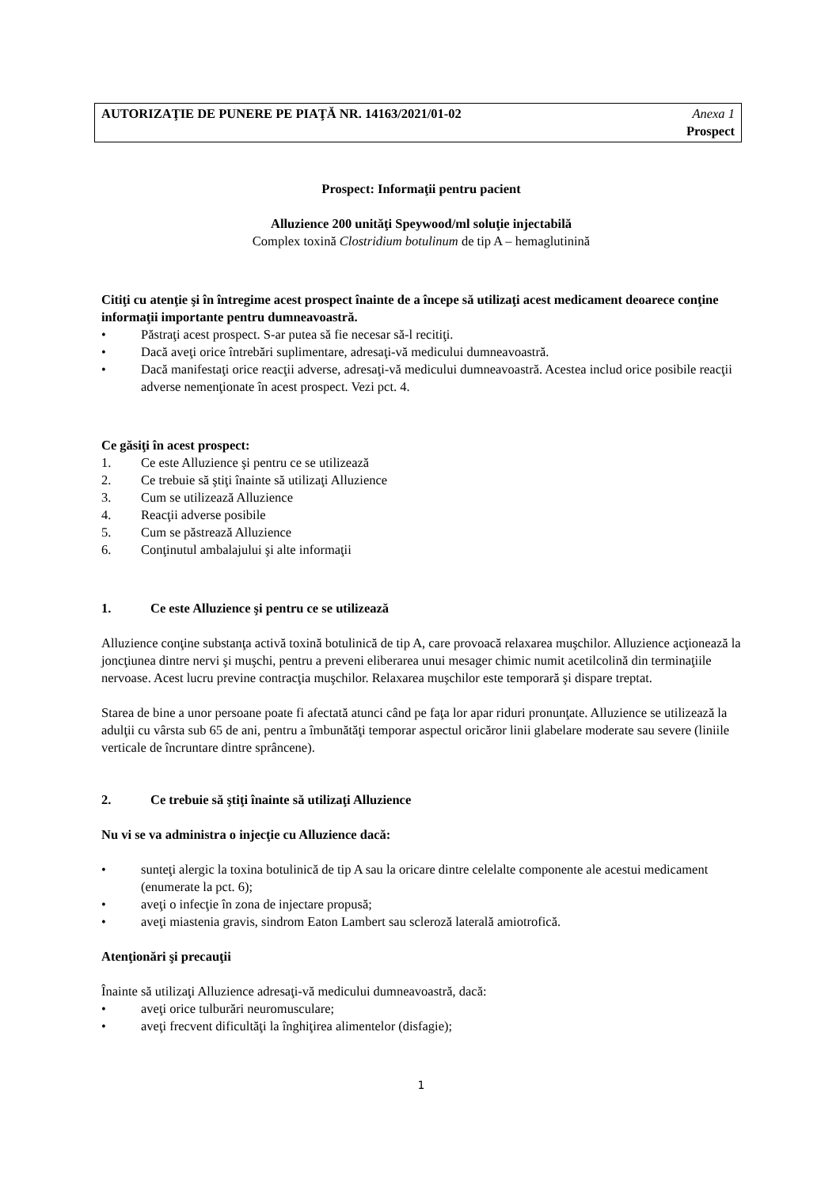AUTORIZAŢIE DE PUNERE PE PIAŢĂ NR. 14163/2021/01-02
Anexa 1
Prospect
Prospect: Informaţii pentru pacient
Alluzience 200 unităţi Speywood/ml soluţie injectabilă
Complex toxină Clostridium botulinum de tip A – hemaglutinină
Citiţi cu atenţie şi în întregime acest prospect înainte de a începe să utilizaţi acest medicament deoarece conţine informaţii importante pentru dumneavoastră.
• Păstraţi acest prospect. S-ar putea să fie necesar să-l recitiţi.
• Dacă aveţi orice întrebări suplimentare, adresaţi-vă medicului dumneavoastră.
• Dacă manifestaţi orice reacţii adverse, adresaţi-vă medicului dumneavoastră. Acestea includ orice posibile reacţii adverse nemenţionate în acest prospect. Vezi pct. 4.
Ce găsiţi în acest prospect:
1. Ce este Alluzience şi pentru ce se utilizează
2. Ce trebuie să ştiţi înainte să utilizaţi Alluzience
3. Cum se utilizează Alluzience
4. Reacţii adverse posibile
5. Cum se păstrează Alluzience
6. Conţinutul ambalajului şi alte informaţii
1. Ce este Alluzience şi pentru ce se utilizează
Alluzience conţine substanţa activă toxină botulinică de tip A, care provoacă relaxarea muşchilor. Alluzience acţionează la joncţiunea dintre nervi şi muşchi, pentru a preveni eliberarea unui mesager chimic numit acetilcolină din terminaţiile nervoase. Acest lucru previne contracţia muşchilor. Relaxarea muşchilor este temporară şi dispare treptat.
Starea de bine a unor persoane poate fi afectată atunci când pe faţa lor apar riduri pronunţate. Alluzience se utilizează la adulţii cu vârsta sub 65 de ani, pentru a îmbunătăţi temporar aspectul oricăror linii glabelare moderate sau severe (liniile verticale de încruntare dintre sprâncene).
2. Ce trebuie să ştiţi înainte să utilizaţi Alluzience
Nu vi se va administra o injecţie cu Alluzience dacă:
• sunteţi alergic la toxina botulinică de tip A sau la oricare dintre celelalte componente ale acestui medicament (enumerate la pct. 6);
• aveţi o infecţie în zona de injectare propusă;
• aveţi miastenia gravis, sindrom Eaton Lambert sau scleroză laterală amiotrofică.
Atenţionări şi precauţii
Înainte să utilizaţi Alluzience adresaţi-vă medicului dumneavoastră, dacă:
• aveţi orice tulburări neuromusculare;
• aveţi frecvent dificultăţi la înghiţirea alimentelor (disfagie);
1